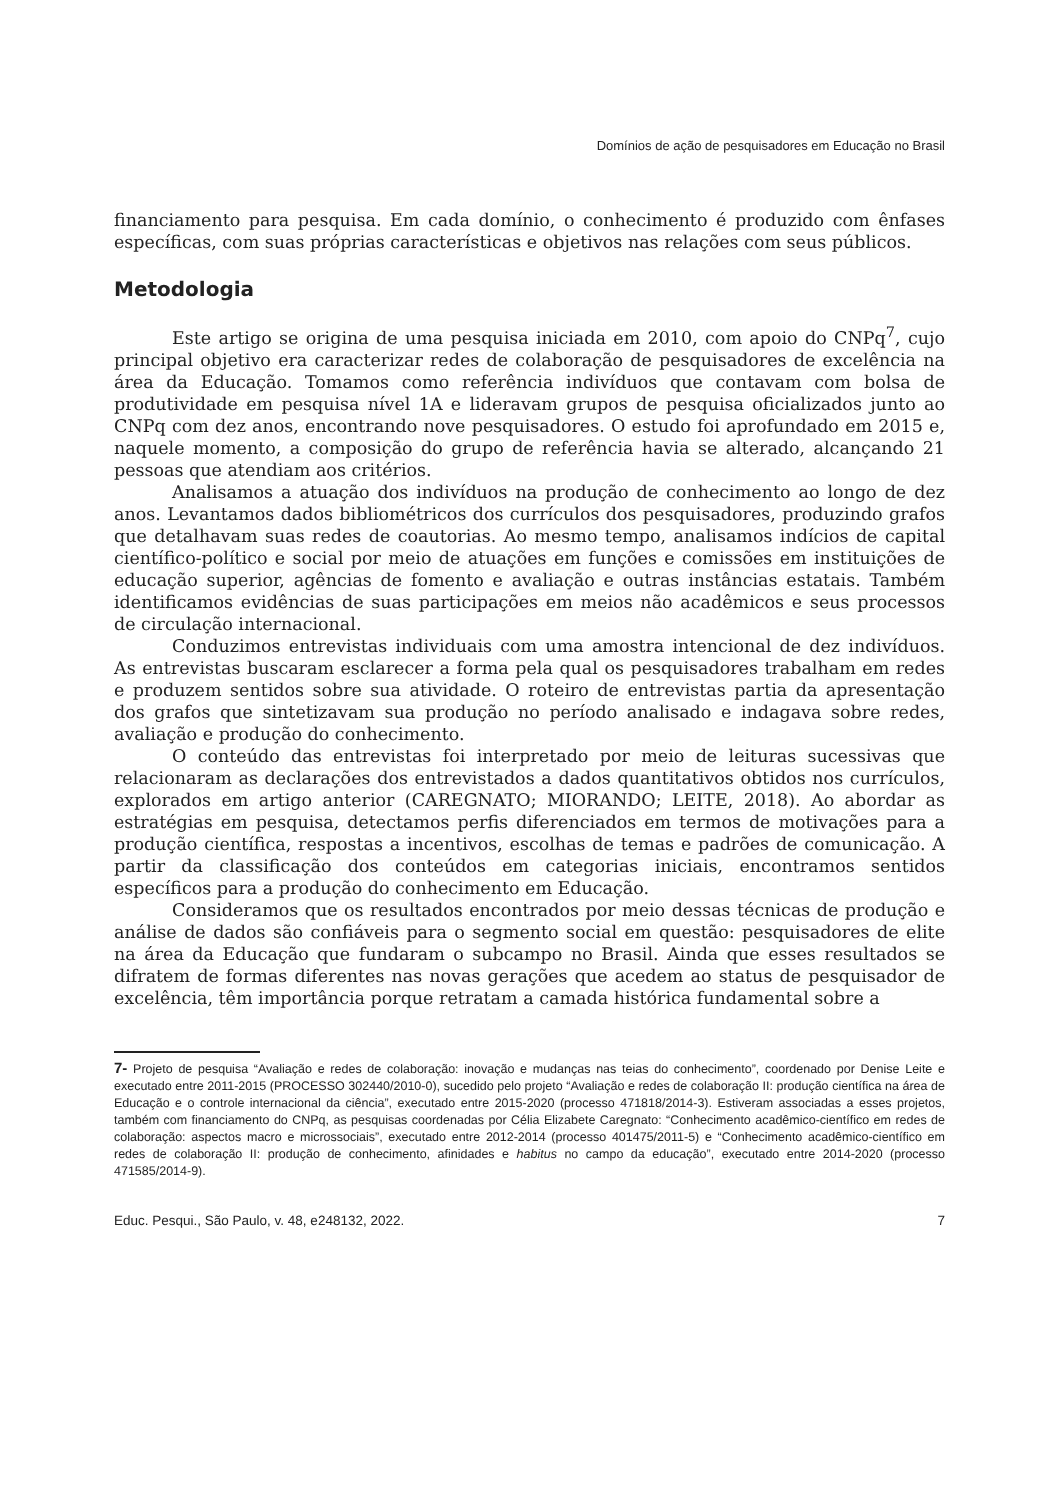Domínios de ação de pesquisadores em Educação no Brasil
financiamento para pesquisa. Em cada domínio, o conhecimento é produzido com ênfases específicas, com suas próprias características e objetivos nas relações com seus públicos.
Metodologia
Este artigo se origina de uma pesquisa iniciada em 2010, com apoio do CNPq<sup>7</sup>, cujo principal objetivo era caracterizar redes de colaboração de pesquisadores de excelência na área da Educação. Tomamos como referência indivíduos que contavam com bolsa de produtividade em pesquisa nível 1A e lideravam grupos de pesquisa oficializados junto ao CNPq com dez anos, encontrando nove pesquisadores. O estudo foi aprofundado em 2015 e, naquele momento, a composição do grupo de referência havia se alterado, alcançando 21 pessoas que atendiam aos critérios.
Analisamos a atuação dos indivíduos na produção de conhecimento ao longo de dez anos. Levantamos dados bibliométricos dos currículos dos pesquisadores, produzindo grafos que detalhavam suas redes de coautorias. Ao mesmo tempo, analisamos indícios de capital científico-político e social por meio de atuações em funções e comissões em instituições de educação superior, agências de fomento e avaliação e outras instâncias estatais. Também identificamos evidências de suas participações em meios não acadêmicos e seus processos de circulação internacional.
Conduzimos entrevistas individuais com uma amostra intencional de dez indivíduos. As entrevistas buscaram esclarecer a forma pela qual os pesquisadores trabalham em redes e produzem sentidos sobre sua atividade. O roteiro de entrevistas partia da apresentação dos grafos que sintetizavam sua produção no período analisado e indagava sobre redes, avaliação e produção do conhecimento.
O conteúdo das entrevistas foi interpretado por meio de leituras sucessivas que relacionaram as declarações dos entrevistados a dados quantitativos obtidos nos currículos, explorados em artigo anterior (CAREGNATO; MIORANDO; LEITE, 2018). Ao abordar as estratégias em pesquisa, detectamos perfis diferenciados em termos de motivações para a produção científica, respostas a incentivos, escolhas de temas e padrões de comunicação. A partir da classificação dos conteúdos em categorias iniciais, encontramos sentidos específicos para a produção do conhecimento em Educação.
Consideramos que os resultados encontrados por meio dessas técnicas de produção e análise de dados são confiáveis para o segmento social em questão: pesquisadores de elite na área da Educação que fundaram o subcampo no Brasil. Ainda que esses resultados se difratem de formas diferentes nas novas gerações que acedem ao status de pesquisador de excelência, têm importância porque retratam a camada histórica fundamental sobre a
7- Projeto de pesquisa “Avaliação e redes de colaboração: inovação e mudanças nas teias do conhecimento”, coordenado por Denise Leite e executado entre 2011-2015 (PROCESSO 302440/2010-0), sucedido pelo projeto “Avaliação e redes de colaboração II: produção científica na área de Educação e o controle internacional da ciência”, executado entre 2015-2020 (processo 471818/2014-3). Estiveram associadas a esses projetos, também com financiamento do CNPq, as pesquisas coordenadas por Célia Elizabete Caregnato: “Conhecimento acadêmico-científico em redes de colaboração: aspectos macro e microssociais”, executado entre 2012-2014 (processo 401475/2011-5) e “Conhecimento acadêmico-científico em redes de colaboração II: produção de conhecimento, afinidades e habitus no campo da educação”, executado entre 2014-2020 (processo 471585/2014-9).
Educ. Pesqui., São Paulo, v. 48, e248132, 2022. 7